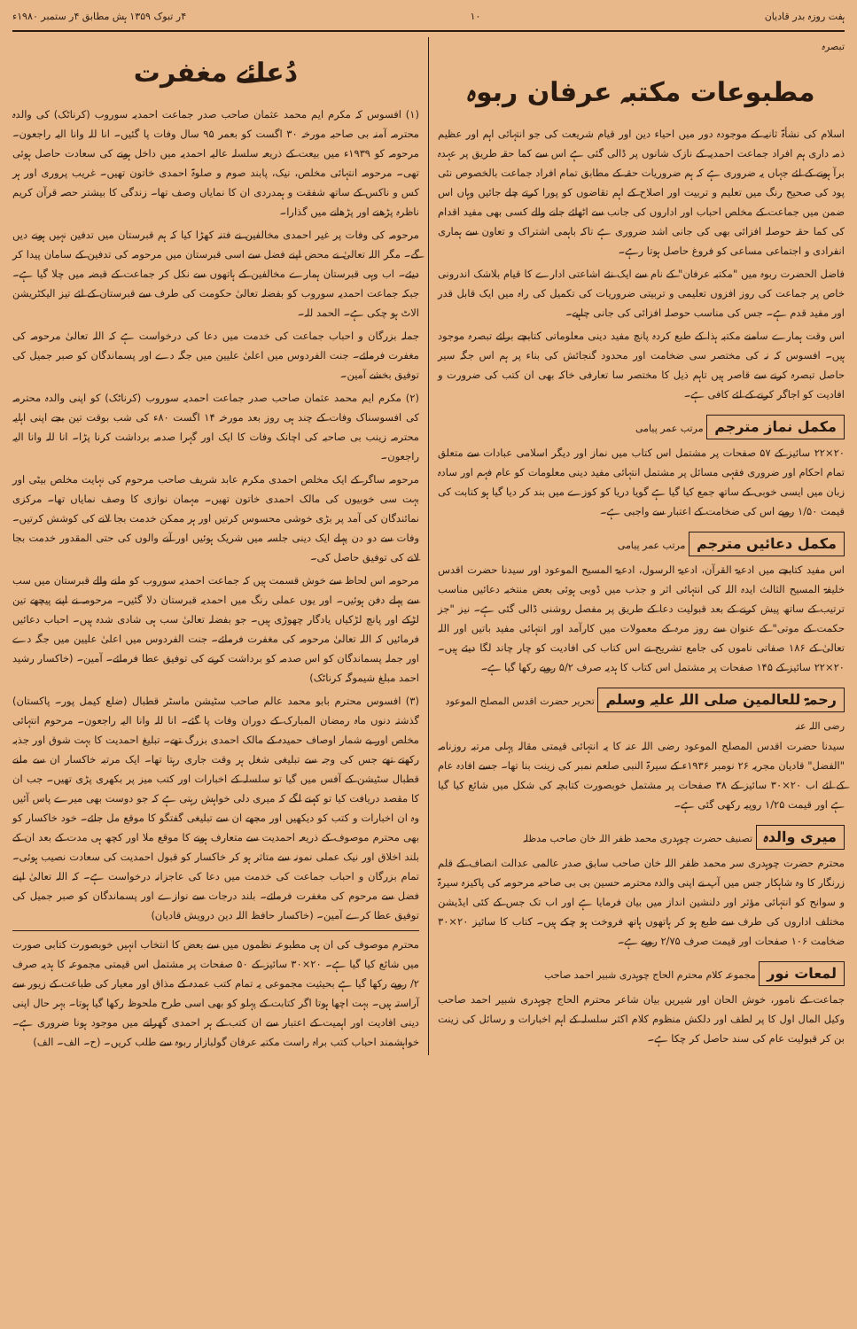ہفت روزہ بدر قادیان ۱۰ ۴ر تبوک ۱۳۵۹ ہش مطابق ۴ر ستمبر ۱۹۸۰ء
تبصرہ
مطبوعات مکتبہ عرفان ربوہ
اسلام کی نشأۃ ثانیہ کے موجودہ دور میں احیاء دین اور قیام شریعت کی جو انتہائی اہم اور عظیم ذمہ داری ہم افراد جماعت احمدیہ کے نازک شانوں پر ڈالی گئی ہے اس سے کما حقہ طریق پر عہدہ برآ ہونے کے لئے جہاں یہ ضروری ہے کہ ہم ضروریات حقہ کے مطابق تمام افراد جماعت بالخصوص نئی پود کی صحیح رنگ میں تعلیم و تربیت اور اصلاح کے اہم تقاضوں کو پورا کرتے چلے جائیں وہاں اس ضمن میں جماعت کے مخلص احباب اور اداروں کی جانب سے اٹھائے جانے والے کسی بھی مفید اقدام کی کما حقہ حوصلہ افزائی بھی کی جانی اشد ضروری ہے تاکہ باہمی اشتراک و تعاون سے ہماری انفرادی و اجتماعی مساعی کو فروغ حاصل ہوتا رہے۔
فاضل الحضرت ربوہ میں "مکتبہ عرفان" کے نام سے ایک نئے اشاعتی ادارے کا قیام بلاشک اندرونی خاص پر جماعت کی روز افزوں تعلیمی و تربیتی ضروریات کی تکمیل کی راہ میں ایک قابل قدر اور مفید قدم ہے۔ جس کی مناسب حوصلہ افزائی کی جانی چاہیے۔
اس وقت ہمارے سامنے مکتبہ ہذا کے طبع کردہ پانچ مفید دینی معلوماتی کتابچے برائے تبصرہ موجود ہیں۔ افسوس کہ نہ کی مختصر سی ضخامت اور محدود گنجائش کی بناء پر ہم اس جگہ سیر حاصل تبصرہ کرنے سے قاصر ہیں تاہم ذیل کا مختصر سا تعارفی خاکہ بھی ان کتب کی ضرورت و افادیت کو اجاگر کرنے کے لئے کافی ہے۔
مکمل نماز مترجم
مرتب عمر پیامی
۲۰×۲۲ سائیز کے ۵۷ صفحات پر مشتمل اس کتاب میں نماز اور دیگر اسلامی عبادات سے متعلق تمام احکام اور ضروری فقہی مسائل پر مشتمل انتہائی مفید دینی معلومات کو عام فہم اور سادہ زبان میں ایسی خوبی کے ساتھ جمع کیا گیا ہے گویا دریا کو کوزے میں بند کر دیا گیا ہو کتابت کی قیمت ۱/۵۰ روپے اس کی ضخامت کے اعتبار سے واجبی ہے۔
مکمل دعائیں مترجم
مرتب عمر پیامی
اس مفید کتابچے میں ادعیۃ القرآن، ادعیۃ الرسول، ادعیۃ المسیح الموعود اور سیدنا حضرت اقدس خلیفۃ المسیح الثالث ایدہ اللہ کی انتہائی اثر و جذب میں ڈوبی ہوئی بعض منتخبہ دعائیں مناسب ترتیب کے ساتھ پیش کرنے کے بعد قبولیت دعا کے طریق پر مفصل روشنی ڈالی گئی ہے۔ نیز "جز حکمت کے موتی" کے عنوان سے روز مرہ کے معمولات میں کارآمد اور انتہائی مفید باتیں اور اللہ تعالیٰ کے ۱۸۶ صفاتی ناموں کی جامع تشریح نے اس کتاب کی افادیت کو چار چاند لگا دیئے ہیں۔ ۲۰×۲۲ سائیز کے ۱۴۵ صفحات پر مشتمل اس کتاب کا ہدیہ صرف ۵/۲ روپے رکھا گیا ہے۔
رحمۃ للعالمین صلی اللہ علیہ وسلم
تحریر حضرت اقدس المصلح الموعود رضی اللہ عنہ
سیدنا حضرت اقدس المصلح الموعود رضی اللہ عنہ کا یہ انتہائی قیمتی مقالہ پہلی مرتبہ روزنامہ "الفضل" قادیان مجریہ ۲۶ نومبر ۱۹۳۶ء کے سیرۃ النبی صلعم نمبر کی زینت بنا تھا۔ جسے افادہ عام کے لئے اب ۲۰×۳۰ سائیز کے ۳۸ صفحات پر مشتمل خوبصورت کتابچہ کی شکل میں شائع کیا گیا ہے اور قیمت ۱/۲۵ روپیہ رکھی گئی ہے۔
میری والدہ
تصنیف حضرت چوہدری محمد ظفر اللہ خان صاحب مدظلہ
محترم حضرت چوہدری سر محمد ظفر اللہ خان صاحب سابق صدر عالمی عدالت انصاف کے قلم زرنگار کا وہ شاہکار جس میں آپ نے اپنی والدہ محترمہ حسین بی بی صاحبہ مرحومہ کی پاکیزہ سیرۃ و سوانح کو انتہائی مؤثر اور دلنشین انداز میں بیان فرمایا ہے اور اب تک جس کے کئی ایڈیشن مختلف اداروں کی طرف سے طبع ہو کر ہاتھوں ہاتھ فروخت ہو چکے ہیں۔ کتاب کا سائیز ۲۰×۳۰ ضخامت ۱۰۶ صفحات اور قیمت صرف ۲/۷۵ روپے ہے۔
لمعات نور
مجموعہ کلام محترم الحاج چوہدری شبیر احمد صاحب
جماعت کے نامور، خوش الحان اور شیریں بیان شاعر محترم الحاج چوہدری شبیر احمد صاحب وکیل المال اول کا پر لطف اور دلکش منظوم کلام اکثر سلسلہ کے اہم اخبارات و رسائل کی زینت بن کر قبولیت عام کی سند حاصل کر چکا ہے۔
دُعائے مغفرت
(۱) افسوس کہ مکرم ایم محمد عثمان صاحب صدر جماعت احمدیہ سوروب (کرناٹک) کی والدہ محترمہ آمنہ بی صاحبہ مورخہ ۳۰ اگست کو بعمر ۹۵ سال وفات پا گئیں۔ انا للہ وانا الیہ راجعون۔ مرحومہ کو ۱۹۳۹ء میں بیعت کے ذریعہ سلسلہ عالیہ احمدیہ میں داخل ہونے کی سعادت حاصل ہوئی تھی۔ مرحومہ انتہائی مخلص، نیک، پابند صوم و صلوۃ احمدی خاتون تھیں۔ غریب پروری اور ہر کس و ناکس کے ساتھ شفقت و ہمدردی ان کا نمایاں وصف تھا۔ زندگی کا بیشتر حصہ قرآن کریم ناظرہ پڑھنے اور پڑھانے میں گذارا۔
مرحومہ کی وفات پر غیر احمدی مخالفین نے فتنہ کھڑا کیا کہ ہم قبرستان میں تدفین نہیں ہونے دیں گے۔ مگر اللہ تعالیٰ نے محض اپنے فضل سے اسی قبرستان میں مرحومہ کی تدفین کے سامان پیدا کر دیئے۔ اب وہی قبرستان ہمارے مخالفین کے ہاتھوں سے نکل کر جماعت کے قبضہ میں چلا گیا ہے۔ جبکہ جماعت احمدیہ سوروب کو بفضلہ تعالیٰ حکومت کی طرف سے قبرستان کے لئے تیز الیکٹریشن الاٹ ہو چکی ہے۔ الحمد للہ۔
جملہ بزرگان و احباب جماعت کی خدمت میں دعا کی درخواست ہے کہ اللہ تعالیٰ مرحومہ کی مغفرت فرمائے۔ جنت الفردوس میں اعلیٰ علیین میں جگہ دے اور پسماندگان کو صبر جمیل کی توفیق بخشے آمین۔
(۲) مکرم ایم محمد عثمان صاحب صدر جماعت احمدیہ سوروب (کرناٹک) کو اپنی والدہ محترمہ کی افسوسناک وفات کے چند ہی روز بعد مورخہ ۱۴ اگست ۸۰ء کی شب بوقت تین بجے اپنی اہلیہ محترمہ زینب بی صاحبہ کی اچانک وفات کا ایک اور گہرا صدمہ برداشت کرنا پڑا۔ انا للہ وانا الیہ راجعون۔
مرحومہ ساگر کے ایک مخلص احمدی مکرم عابد شریف صاحب مرحوم کی نہایت مخلص بیٹی اور بہت سی خوبیوں کی مالک احمدی خاتون تھیں۔ مہمان نوازی کا وصف نمایاں تھا۔ مرکزی نمائندگان کی آمد پر بڑی خوشی محسوس کرتیں اور ہر ممکن خدمت بجا لانے کی کوشش کرتیں۔ وفات سے دو دن پہلے ایک دینی جلسہ میں شریک ہوئیں اور آنے والوں کی حتی المقدور خدمت بجا لانے کی توفیق حاصل کی۔
مرحومہ اس لحاظ سے خوش قسمت ہیں کہ جماعت احمدیہ سوروب کو ملنے والے قبرستان میں سب سے پہلے دفن ہوئیں۔ اور یوں عملی رنگ میں احمدیہ قبرستان دلا گئیں۔ مرحومہ نے اپنے پیچھے تین لڑکے اور پانچ لڑکیاں یادگار چھوڑی ہیں۔ جو بفضلہ تعالیٰ سب ہی شادی شدہ ہیں۔ احباب دعائیں فرمائیں کہ اللہ تعالیٰ مرحومہ کی مغفرت فرمائے۔ جنت الفردوس میں اعلیٰ علیین میں جگہ دے اور جملہ پسماندگان کو اس صدمہ کو برداشت کرنے کی توفیق عطا فرمائے۔ آمین۔ (خاکسار رشید احمد مبلغ شیموگہ کرناٹک)
(۳) افسوس محترم بابو محمد عالم صاحب سٹیشن ماسٹر قطبال (ضلع کیمل پور۔ پاکستان) گذشتہ دنوں ماہ رمضان المبارک کے دوران وفات پا گئے۔ انا للہ وانا الیہ راجعون۔ مرحوم انتہائی مخلص اور بے شمار اوصاف حمیدہ کے مالک احمدی بزرگ تھے۔ تبلیغ احمدیت کا بہت شوق اور جذبہ رکھتے تھے جس کی وجہ سے تبلیغی شغل ہر وقت جاری رہتا تھا۔ ایک مرتبہ خاکسار ان سے ملنے قطبال سٹیشن کے آفس میں گیا تو سلسلہ کے اخبارات اور کتب میز پر بکھری پڑی تھیں۔ جب ان کا مقصد دریافت کیا تو کہنے لگے کہ میری دلی خواہش رہتی ہے کہ جو دوست بھی میرے پاس آئیں وہ ان اخبارات و کتب کو دیکھیں اور مجھے ان سے تبلیغی گفتگو کا موقع مل جائے۔ خود خاکسار کو بھی محترم موصوف کے ذریعہ احمدیت سے متعارف ہونے کا موقع ملا اور کچھ ہی مدت کے بعد ان کے بلند اخلاق اور نیک عملی نمونہ سے متاثر ہو کر خاکسار کو قبول احمدیت کی سعادت نصیب ہوئی۔ تمام بزرگان و احباب جماعت کی خدمت میں دعا کی عاجزانہ درخواست ہے۔ کہ اللہ تعالیٰ اپنے فضل سے مرحوم کی مغفرت فرمائے۔ بلند درجات سے نوازے اور پسماندگان کو صبر جمیل کی توفیق عطا کرے آمین۔ (خاکسار حافظ اللہ دین درویش قادیان)
محترم موصوف کی ان ہی مطبوعہ نظموں میں سے بعض کا انتخاب انہیں خوبصورت کتابی صورت میں شائع کیا گیا ہے۔ ۲۰×۳۰ سائیز کے ۵۰ صفحات پر مشتمل اس قیمتی مجموعہ کا ہدیہ صرف ۲/ روپے رکھا گیا ہے بحیثیت مجموعی یہ تمام کتب عمدہ کے مذاق اور معیار کی طباعت کے زیور سے آراستہ ہیں۔ بہت اچھا ہوتا اگر کتابت کے پہلو کو بھی اسی طرح ملحوظ رکھا گیا ہوتا۔ بہر حال اپنی دینی افادیت اور اہمیت کے اعتبار سے ان کتب کے ہر احمدی گھرانے میں موجود ہونا ضروری ہے۔ خواہشمند احباب کتب براہ راست مکتبہ عرفان گولبازار ربوہ سے طلب کریں۔ (ح۔ الف۔ الف)